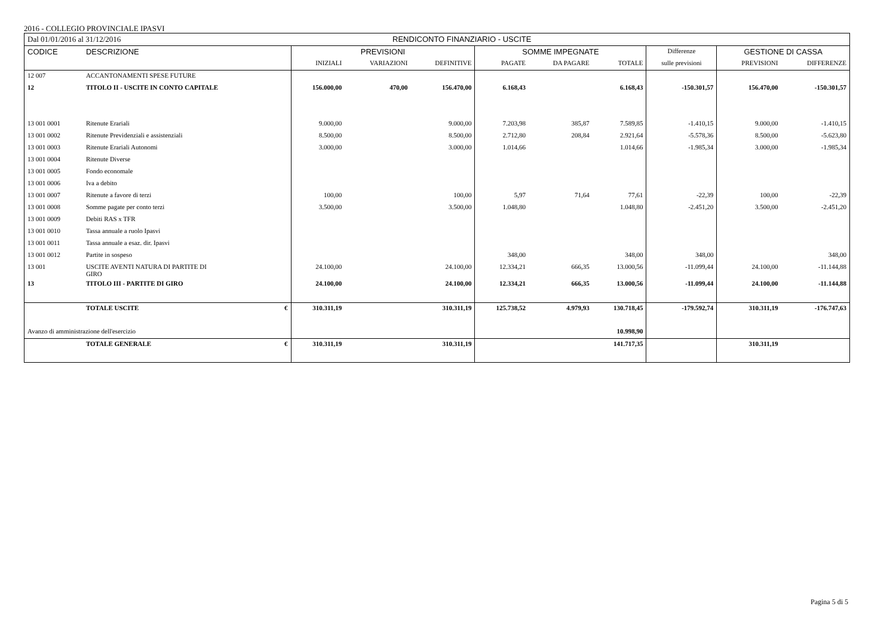2016 - COLLEGIO PROVINCIALE IPASVI
| Dal 01/01/2016 al 31/12/2016 | | | RENDICONTO FINANZIARIO - USCITE | | | | | | | | |
| CODICE | DESCRIZIONE | | PREVISIONI | | | SOMME IMPEGNATE | | | Differenze | GESTIONE DI CASSA | |
| | | | INIZIALI | VARIAZIONI | DEFINITIVE | PAGATE | DA PAGARE | TOTALE | sulle previsioni | PREVISIONI | DIFFERENZE |
| 12 007 | ACCANTONAMENTI SPESE FUTURE | | | | | | | | | | |
| 12 | TITOLO II - USCITE IN CONTO CAPITALE | | 156.000,00 | 470,00 | 156.470,00 | 6.168,43 | | 6.168,43 | -150.301,57 | 156.470,00 | -150.301,57 |
| 13 001 0001 | Ritenute Erariali | | 9.000,00 | | 9.000,00 | 7.203,98 | 385,87 | 7.589,85 | -1.410,15 | 9.000,00 | -1.410,15 |
| 13 001 0002 | Ritenute Previdenziali e assistenziali | | 8.500,00 | | 8.500,00 | 2.712,80 | 208,84 | 2.921,64 | -5.578,36 | 8.500,00 | -5.623,80 |
| 13 001 0003 | Ritenute Erariali Autonomi | | 3.000,00 | | 3.000,00 | 1.014,66 | | 1.014,66 | -1.985,34 | 3.000,00 | -1.985,34 |
| 13 001 0004 | Ritenute Diverse | | | | | | | | | | |
| 13 001 0005 | Fondo economale | | | | | | | | | | |
| 13 001 0006 | Iva a debito | | | | | | | | | | |
| 13 001 0007 | Ritenute a favore di terzi | | 100,00 | | 100,00 | 5,97 | 71,64 | 77,61 | -22,39 | 100,00 | -22,39 |
| 13 001 0008 | Somme pagate per conto terzi | | 3.500,00 | | 3.500,00 | 1.048,80 | | 1.048,80 | -2.451,20 | 3.500,00 | -2.451,20 |
| 13 001 0009 | Debiti RAS x TFR | | | | | | | | | | |
| 13 001 0010 | Tassa annuale a ruolo Ipasvi | | | | | | | | | | |
| 13 001 0011 | Tassa annuale a esaz. dir. Ipasvi | | | | | | | | | | |
| 13 001 0012 | Partite in sospeso | | | | | 348,00 | | 348,00 | 348,00 | | 348,00 |
| 13 001 | USCITE AVENTI NATURA DI PARTITE DI GIRO | | 24.100,00 | | 24.100,00 | 12.334,21 | 666,35 | 13.000,56 | -11.099,44 | 24.100,00 | -11.144,88 |
| 13 | TITOLO III - PARTITE DI GIRO | | 24.100,00 | | 24.100,00 | 12.334,21 | 666,35 | 13.000,56 | -11.099,44 | 24.100,00 | -11.144,88 |
| | TOTALE USCITE | € | 310.311,19 | | 310.311,19 | 125.738,52 | 4.979,93 | 130.718,45 | -179.592,74 | 310.311,19 | -176.747,63 |
| Avanzo di amministrazione dell'esercizio | | | | | | | | 10.998,90 | | | |
| | TOTALE GENERALE | € | 310.311,19 | | 310.311,19 | | | 141.717,35 | | 310.311,19 | |
Pagina 5 di 5